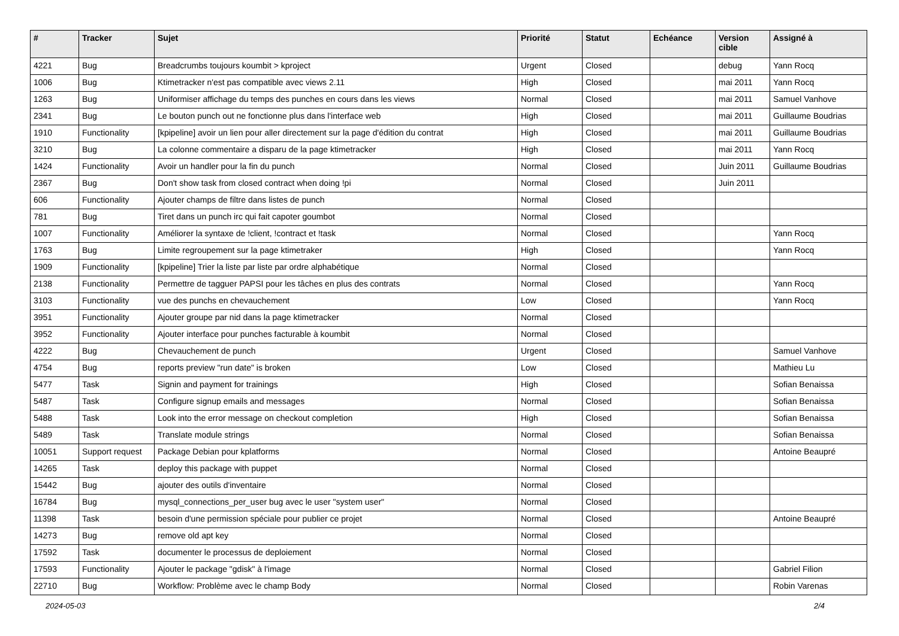| # | Tracker | Sujet | Priorité | Statut | Echéance | Version cible | Assigné à |
| --- | --- | --- | --- | --- | --- | --- | --- |
| 4221 | Bug | Breadcrumbs toujours koumbit > kproject | Urgent | Closed | | debug | Yann Rocq |
| 1006 | Bug | Ktimetracker n'est pas compatible avec views 2.11 | High | Closed | | mai 2011 | Yann Rocq |
| 1263 | Bug | Uniformiser affichage du temps des punches en cours dans les views | Normal | Closed | | mai 2011 | Samuel Vanhove |
| 2341 | Bug | Le bouton punch out ne fonctionne plus dans l'interface web | High | Closed | | mai 2011 | Guillaume Boudrias |
| 1910 | Functionality | [kpipeline] avoir un lien pour aller directement sur la page d'édition du contrat | High | Closed | | mai 2011 | Guillaume Boudrias |
| 3210 | Bug | La colonne commentaire a disparu de la page ktimetracker | High | Closed | | mai 2011 | Yann Rocq |
| 1424 | Functionality | Avoir un handler pour la fin du punch | Normal | Closed | | Juin 2011 | Guillaume Boudrias |
| 2367 | Bug | Don't show task from closed contract when doing !pi | Normal | Closed | | Juin 2011 | |
| 606 | Functionality | Ajouter champs de filtre dans listes de punch | Normal | Closed | | | |
| 781 | Bug | Tiret dans un punch irc qui fait capoter goumbot | Normal | Closed | | | |
| 1007 | Functionality | Améliorer la syntaxe de !client, !contract et !task | Normal | Closed | | | Yann Rocq |
| 1763 | Bug | Limite regroupement sur la page ktimetraker | High | Closed | | | Yann Rocq |
| 1909 | Functionality | [kpipeline] Trier la liste par liste par ordre alphabétique | Normal | Closed | | | |
| 2138 | Functionality | Permettre de tagguer PAPSI pour les tâches en plus des contrats | Normal | Closed | | | Yann Rocq |
| 3103 | Functionality | vue des punchs en chevauchement | Low | Closed | | | Yann Rocq |
| 3951 | Functionality | Ajouter groupe par nid dans la page ktimetracker | Normal | Closed | | | |
| 3952 | Functionality | Ajouter interface pour punches facturable à koumbit | Normal | Closed | | | |
| 4222 | Bug | Chevauchement de punch | Urgent | Closed | | | Samuel Vanhove |
| 4754 | Bug | reports preview "run date" is broken | Low | Closed | | | Mathieu Lu |
| 5477 | Task | Signin and payment for trainings | High | Closed | | | Sofian Benaissa |
| 5487 | Task | Configure signup emails and messages | Normal | Closed | | | Sofian Benaissa |
| 5488 | Task | Look into the error message on checkout completion | High | Closed | | | Sofian Benaissa |
| 5489 | Task | Translate module strings | Normal | Closed | | | Sofian Benaissa |
| 10051 | Support request | Package Debian pour kplatforms | Normal | Closed | | | Antoine Beaupré |
| 14265 | Task | deploy this package with puppet | Normal | Closed | | | |
| 15442 | Bug | ajouter des outils d'inventaire | Normal | Closed | | | |
| 16784 | Bug | mysql_connections_per_user bug avec le user "system user" | Normal | Closed | | | |
| 11398 | Task | besoin d'une permission spéciale pour publier ce projet | Normal | Closed | | | Antoine Beaupré |
| 14273 | Bug | remove old apt key | Normal | Closed | | | |
| 17592 | Task | documenter le processus de deploiement | Normal | Closed | | | |
| 17593 | Functionality | Ajouter le package "gdisk" à l'image | Normal | Closed | | | Gabriel Filion |
| 22710 | Bug | Workflow: Problème avec le champ Body | Normal | Closed | | | Robin Varenas |
2024-05-03 2/4